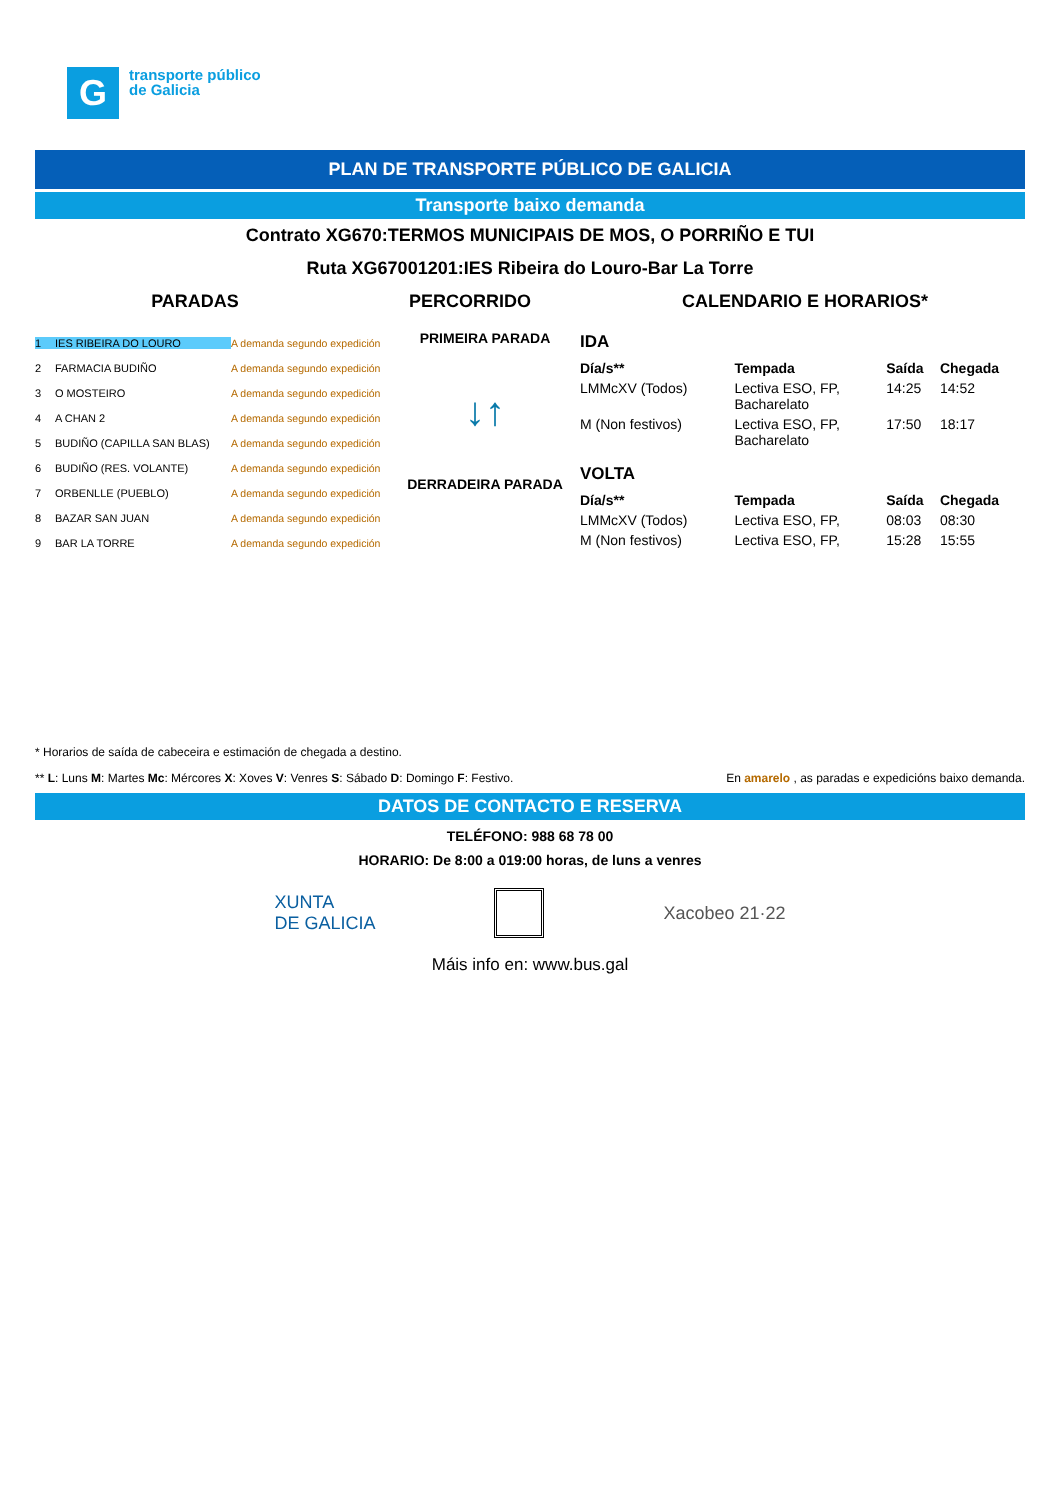G
transporte público
de Galicia
PLAN DE TRANSPORTE PÚBLICO DE GALICIA
Transporte baixo demanda
Contrato XG670:TERMOS MUNICIPAIS DE MOS, O PORRIÑO E TUI
Ruta XG67001201:IES Ribeira do Louro-Bar La Torre
PARADAS PERCORRIDO CALENDARIO E HORARIOS*
1 IES RIBEIRA DO LOURO A demanda segundo expedición
2 FARMACIA BUDIÑO A demanda segundo expedición
3 O MOSTEIRO A demanda segundo expedición
4 A CHAN 2 A demanda segundo expedición
5 BUDIÑO (CAPILLA SAN BLAS) A demanda segundo expedición
6 BUDIÑO (RES. VOLANTE) A demanda segundo expedición
7 ORBENLLE (PUEBLO) A demanda segundo expedición
8 BAZAR SAN JUAN A demanda segundo expedición
9 BAR LA TORRE A demanda segundo expedición
PRIMEIRA PARADA
↓↑
DERRADEIRA PARADA
IDA
| Día/s** | Tempada | Saída | Chegada |
| --- | --- | --- | --- |
| LMMcXV (Todos) | Lectiva ESO, FP, Bacharelato | 14:25 | 14:52 |
| M (Non festivos) | Lectiva ESO, FP, Bacharelato | 17:50 | 18:17 |
VOLTA
| Día/s** | Tempada | Saída | Chegada |
| --- | --- | --- | --- |
| LMMcXV (Todos) | Lectiva ESO, FP, | 08:03 | 08:30 |
| M (Non festivos) | Lectiva ESO, FP, | 15:28 | 15:55 |
* Horarios de saída de cabeceira e estimación de chegada a destino.
** L: Luns M: Martes Mc: Mércores X: Xoves V: Venres S: Sábado D: Domingo F: Festivo. En amarelo , as paradas e expedicións baixo demanda.
DATOS DE CONTACTO E RESERVA
TELÉFONO: 988 68 78 00
HORARIO: De 8:00 a 019:00 horas, de luns a venres
XUNTA
DE GALICIA Xacobeo 21·22
Máis info en: www.bus.gal